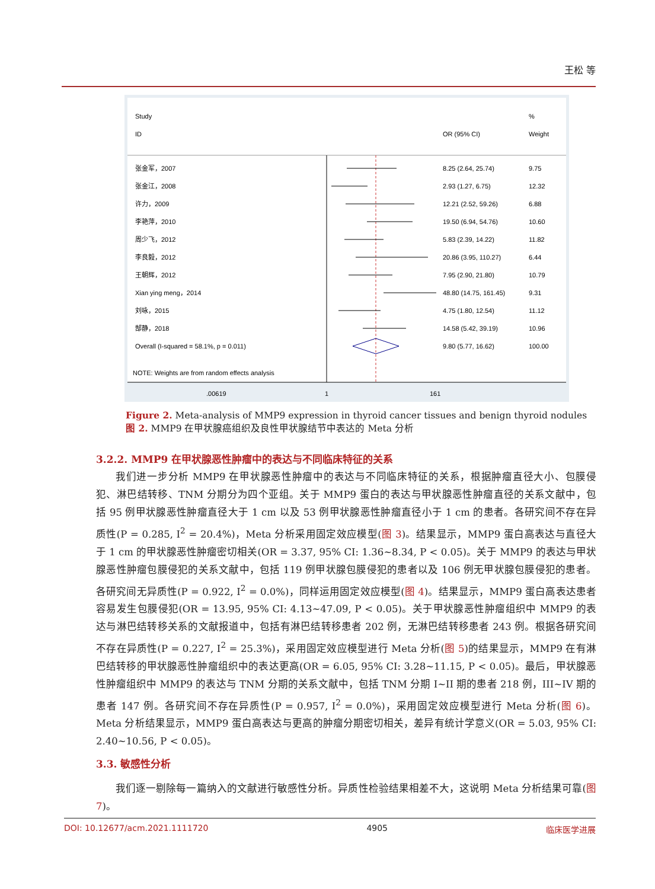王松 等
Study
ID
OR (95% CI)
%
Weight
张金军，2007
8.25 (2.64, 25.74)
9.75
张金江，2008
2.93 (1.27, 6.75)
12.32
许力，2009
12.21 (2.52, 59.26)
6.88
李艳萍，2010
19.50 (6.94, 54.76)
10.60
周少飞，2012
5.83 (2.39, 14.22)
11.82
李良毅，2012
20.86 (3.95, 110.27)
6.44
王朝辉，2012
7.95 (2.90, 21.80)
10.79
Xian ying meng，2014
48.80 (14.75, 161.45)
9.31
刘咏，2015
4.75 (1.80, 12.54)
11.12
郜静，2018
14.58 (5.42, 39.19)
10.96
Overall (I-squared = 58.1%, p = 0.011)
9.80 (5.77, 16.62)
100.00
NOTE: Weights are from random effects analysis
.00619
1
161
Figure 2. Meta-analysis of MMP9 expression in thyroid cancer tissues and benign thyroid nodules
图 2. MMP9 在甲状腺癌组织及良性甲状腺结节中表达的 Meta 分析
3.2.2. MMP9 在甲状腺恶性肿瘤中的表达与不同临床特征的关系
我们进一步分析 MMP9 在甲状腺恶性肿瘤中的表达与不同临床特征的关系，根据肿瘤直径大小、包膜侵犯、淋巴结转移、TNM 分期分为四个亚组。关于 MMP9 蛋白的表达与甲状腺恶性肿瘤直径的关系文献中，包括 95 例甲状腺恶性肿瘤直径大于 1 cm 以及 53 例甲状腺恶性肿瘤直径小于 1 cm 的患者。各研究间不存在异质性(P = 0.285, I<sup>2</sup> = 20.4%)，Meta 分析采用固定效应模型(图 3)。结果显示，MMP9 蛋白高表达与直径大于 1 cm 的甲状腺恶性肿瘤密切相关(OR = 3.37, 95% CI: 1.36~8.34, P < 0.05)。关于 MMP9 的表达与甲状腺恶性肿瘤包膜侵犯的关系文献中，包括 119 例甲状腺包膜侵犯的患者以及 106 例无甲状腺包膜侵犯的患者。各研究间无异质性(P = 0.922, I<sup>2</sup> = 0.0%)，同样运用固定效应模型(图 4)。结果显示，MMP9 蛋白高表达患者容易发生包膜侵犯(OR = 13.95, 95% CI: 4.13~47.09, P < 0.05)。关于甲状腺恶性肿瘤组织中 MMP9 的表达与淋巴结转移关系的文献报道中，包括有淋巴结转移患者 202 例，无淋巴结转移患者 243 例。根据各研究间不存在异质性(P = 0.227, I<sup>2</sup> = 25.3%)，采用固定效应模型进行 Meta 分析(图 5)的结果显示，MMP9 在有淋巴结转移的甲状腺恶性肿瘤组织中的表达更高(OR = 6.05, 95% CI: 3.28~11.15, P < 0.05)。最后，甲状腺恶性肿瘤组织中 MMP9 的表达与 TNM 分期的关系文献中，包括 TNM 分期 I~II 期的患者 218 例，III~IV 期的患者 147 例。各研究间不存在异质性(P = 0.957, I<sup>2</sup> = 0.0%)，采用固定效应模型进行 Meta 分析(图 6)。Meta 分析结果显示，MMP9 蛋白高表达与更高的肿瘤分期密切相关，差异有统计学意义(OR = 5.03, 95% CI: 2.40~10.56, P < 0.05)。
3.3. 敏感性分析
我们逐一剔除每一篇纳入的文献进行敏感性分析。异质性检验结果相差不大，这说明 Meta 分析结果可靠(图 7)。
DOI: 10.12677/acm.2021.1111720 4905 临床医学进展